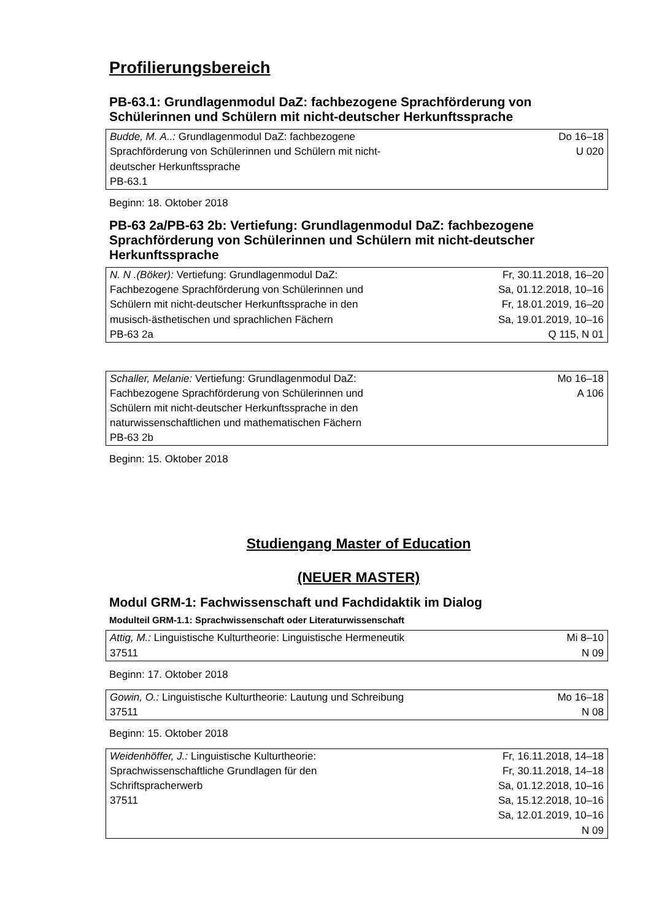Profilierungsbereich
PB-63.1: Grundlagenmodul DaZ: fachbezogene Sprachförderung von Schülerinnen und Schülern mit nicht-deutscher Herkunftssprache
| Budde, M. A..: Grundlagenmodul DaZ: fachbezogene Sprachförderung von Schülerinnen und Schülern mit nicht- deutscher Herkunftssprache PB-63.1 | Do 16–18 U 020 |
Beginn: 18. Oktober 2018
PB-63 2a/PB-63 2b: Vertiefung: Grundlagenmodul DaZ: fachbezogene Sprachförderung von Schülerinnen und Schülern mit nicht-deutscher Herkunftssprache
| N. N .(Böker): Vertiefung: Grundlagenmodul DaZ: Fachbezogene Sprachförderung von Schülerinnen und Schülern mit nicht-deutscher Herkunftssprache in den musisch-ästhetischen und sprachlichen Fächern PB-63 2a | Fr, 30.11.2018, 16–20 Sa, 01.12.2018, 10–16 Fr, 18.01.2019, 16–20 Sa, 19.01.2019, 10–16 Q 115, N 01 |
| Schaller, Melanie: Vertiefung: Grundlagenmodul DaZ: Fachbezogene Sprachförderung von Schülerinnen und Schülern mit nicht-deutscher Herkunftssprache in den naturwissenschaftlichen und mathematischen Fächern PB-63 2b | Mo 16–18 A 106 |
Beginn: 15. Oktober 2018
Studiengang Master of Education
(NEUER MASTER)
Modul GRM-1: Fachwissenschaft und Fachdidaktik im Dialog
Modulteil GRM-1.1: Sprachwissenschaft oder Literaturwissenschaft
| Attig, M.: Linguistische Kulturtheorie: Linguistische Hermeneutik 37511 | Mi 8–10 N 09 |
Beginn: 17. Oktober 2018
| Gowin, O.: Linguistische Kulturtheorie: Lautung und Schreibung 37511 | Mo 16–18 N 08 |
Beginn: 15. Oktober 2018
| Weidenhöffer, J.: Linguistische Kulturtheorie: Sprachwissenschaftliche Grundlagen für den Schriftspracherwerb 37511 | Fr, 16.11.2018, 14–18 Fr, 30.11.2018, 14–18 Sa, 01.12.2018, 10–16 Sa, 15.12.2018, 10–16 Sa, 12.01.2019, 10–16 N 09 |